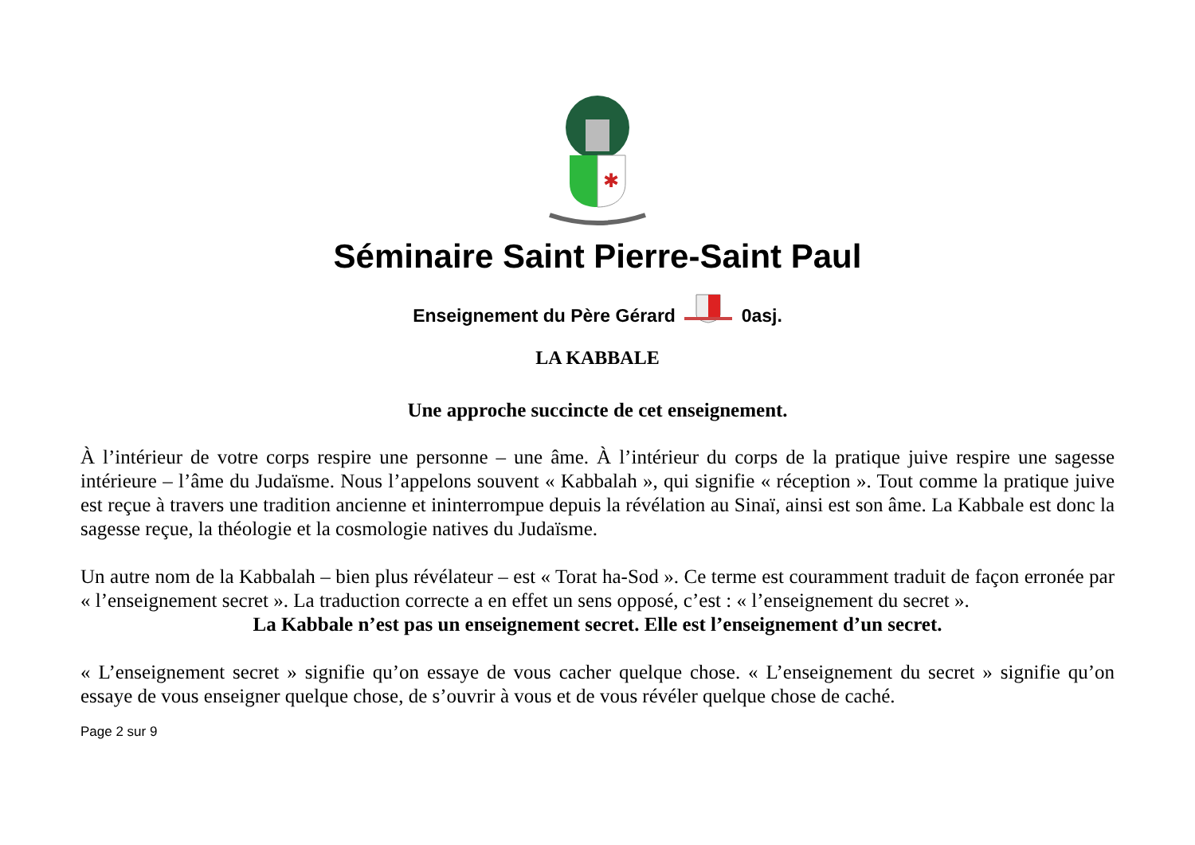✱
Séminaire Saint Pierre-Saint Paul
Enseignement du Père Gérard 0asj.
LA KABBALE
Une approche succincte de cet enseignement.
À l’intérieur de votre corps respire une personne – une âme. À l’intérieur du corps de la pratique juive respire une sagesse intérieure – l’âme du Judaïsme. Nous l’appelons souvent « Kabbalah », qui signifie « réception ». Tout comme la pratique juive est reçue à travers une tradition ancienne et ininterrompue depuis la révélation au Sinaï, ainsi est son âme. La Kabbale est donc la sagesse reçue, la théologie et la cosmologie natives du Judaïsme.
Un autre nom de la Kabbalah – bien plus révélateur – est « Torat ha-Sod ». Ce terme est couramment traduit de façon erronée par « l’enseignement secret ». La traduction correcte a en effet un sens opposé, c’est : « l’enseignement du secret ».
La Kabbale n’est pas un enseignement secret. Elle est l’enseignement d’un secret.
« L’enseignement secret » signifie qu’on essaye de vous cacher quelque chose. « L’enseignement du secret » signifie qu’on essaye de vous enseigner quelque chose, de s’ouvrir à vous et de vous révéler quelque chose de caché.
Page 2 sur 9